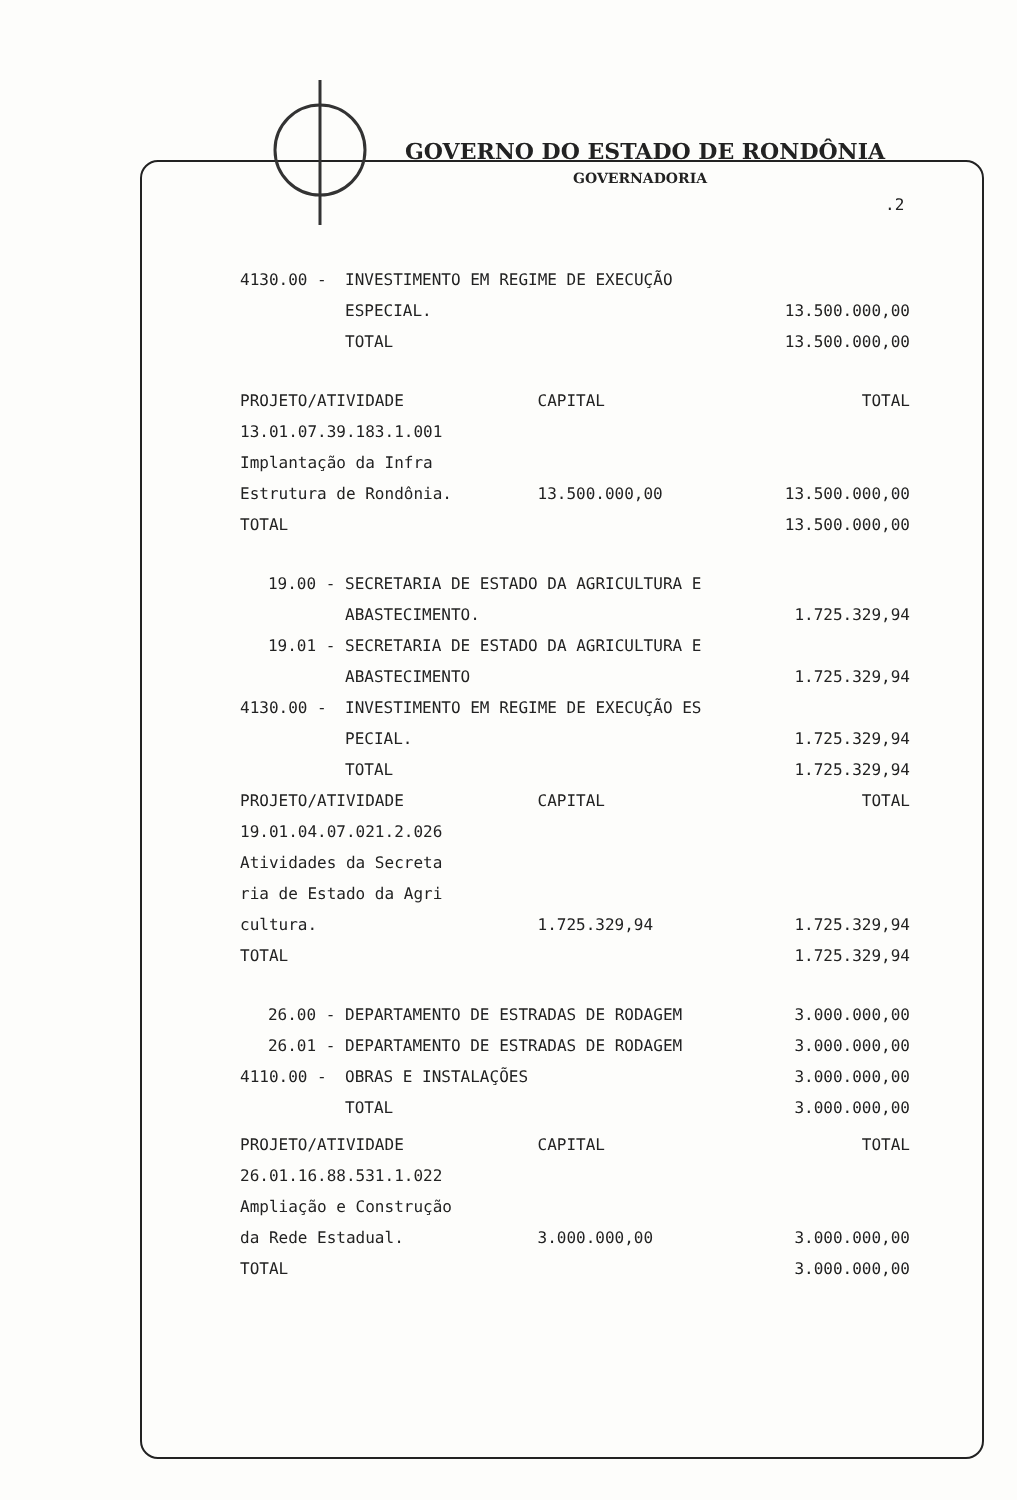GOVERNO DO ESTADO DE RONDÔNIA
GOVERNADORIA
.2
| 4130.00 - | INVESTIMENTO EM REGIME DE EXECUÇÃO | | |
| | ESPECIAL. | | 13.500.000,00 |
| | TOTAL | | 13.500.000,00 |
| PROJETO/ATIVIDADE | | CAPITAL | TOTAL |
| 13.01.07.39.183.1.001 | | | |
| Implantação da Infra | | | |
| Estrutura de Rondônia. | | 13.500.000,00 | 13.500.000,00 |
| TOTAL | | | 13.500.000,00 |
| 19.00 - | SECRETARIA DE ESTADO DA AGRICULTURA E | | |
| | ABASTECIMENTO. | | 1.725.329,94 |
| 19.01 - | SECRETARIA DE ESTADO DA AGRICULTURA E | | |
| | ABASTECIMENTO | | 1.725.329,94 |
| 4130.00 - | INVESTIMENTO EM REGIME DE EXECUÇÃO ES | | |
| | PECIAL. | | 1.725.329,94 |
| | TOTAL | | 1.725.329,94 |
| PROJETO/ATIVIDADE | | CAPITAL | TOTAL |
| 19.01.04.07.021.2.026 | | | |
| Atividades da Secreta | | | |
| ria de Estado da Agri | | | |
| cultura. | | 1.725.329,94 | 1.725.329,94 |
| TOTAL | | | 1.725.329,94 |
| 26.00 - | DEPARTAMENTO DE ESTRADAS DE RODAGEM | | 3.000.000,00 |
| 26.01 - | DEPARTAMENTO DE ESTRADAS DE RODAGEM | | 3.000.000,00 |
| 4110.00 - | OBRAS E INSTALAÇÕES | | 3.000.000,00 |
| | TOTAL | | 3.000.000,00 |
| PROJETO/ATIVIDADE | | CAPITAL | TOTAL |
| 26.01.16.88.531.1.022 | | | |
| Ampliação e Construção | | | |
| da Rede Estadual. | | 3.000.000,00 | 3.000.000,00 |
| TOTAL | | | 3.000.000,00 |